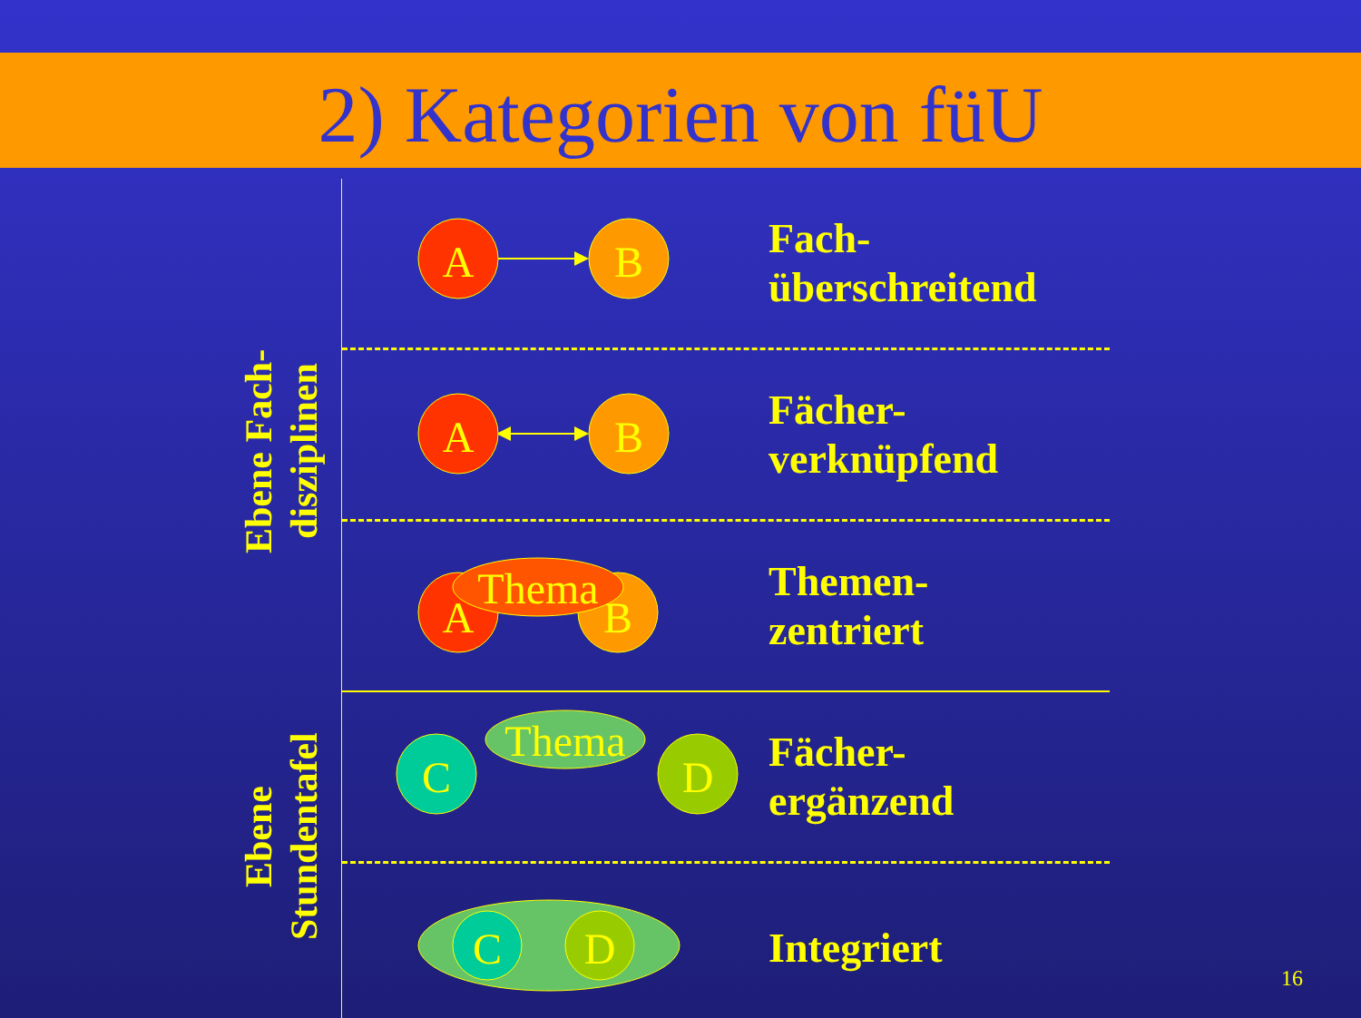2) Kategorien von füU
Ebene Fach-
disziplinen
Ebene
Stundentafel
A
B
Fach-
überschreitend
A
B
Fächer-
verknüpfend
A
B
Thema
Themen-
zentriert
C
D
Thema
Fächer-
ergänzend
C
D
Integriert
16